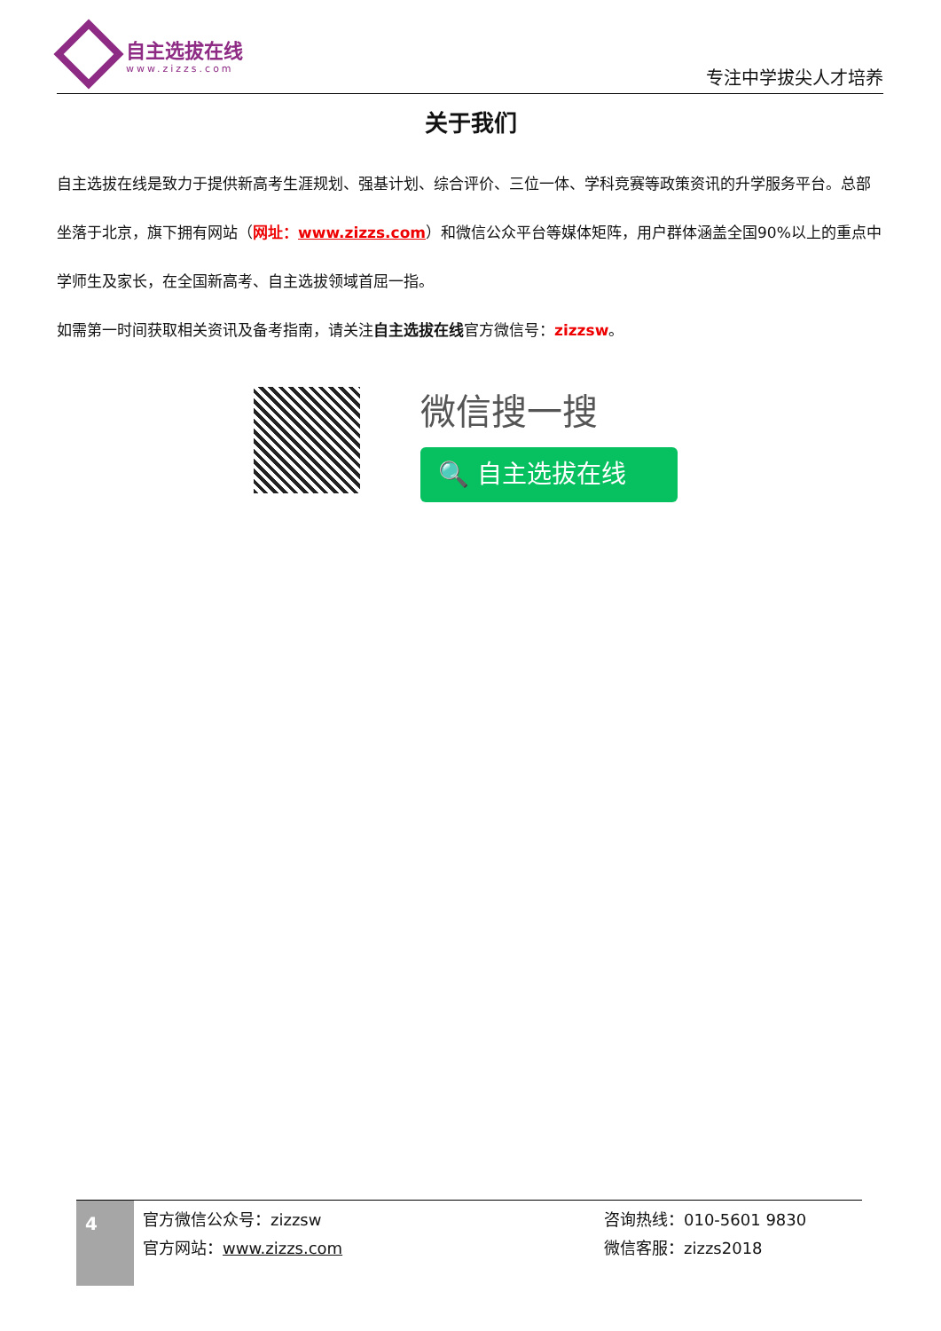自主选拔在线
www.zizzs.com
专注中学拔尖人才培养
关于我们
自主选拔在线是致力于提供新高考生涯规划、强基计划、综合评价、三位一体、学科竞赛等政策资讯的升学服务平台。总部坐落于北京，旗下拥有网站（网址：www.zizzs.com）和微信公众平台等媒体矩阵，用户群体涵盖全国90%以上的重点中学师生及家长，在全国新高考、自主选拔领域首屈一指。
如需第一时间获取相关资讯及备考指南，请关注自主选拔在线官方微信号：zizzsw。
微信搜一搜
🔍 自主选拔在线
4
官方微信公众号：zizzsw
官方网站：www.zizzs.com
咨询热线：010-5601 9830
微信客服：zizzs2018